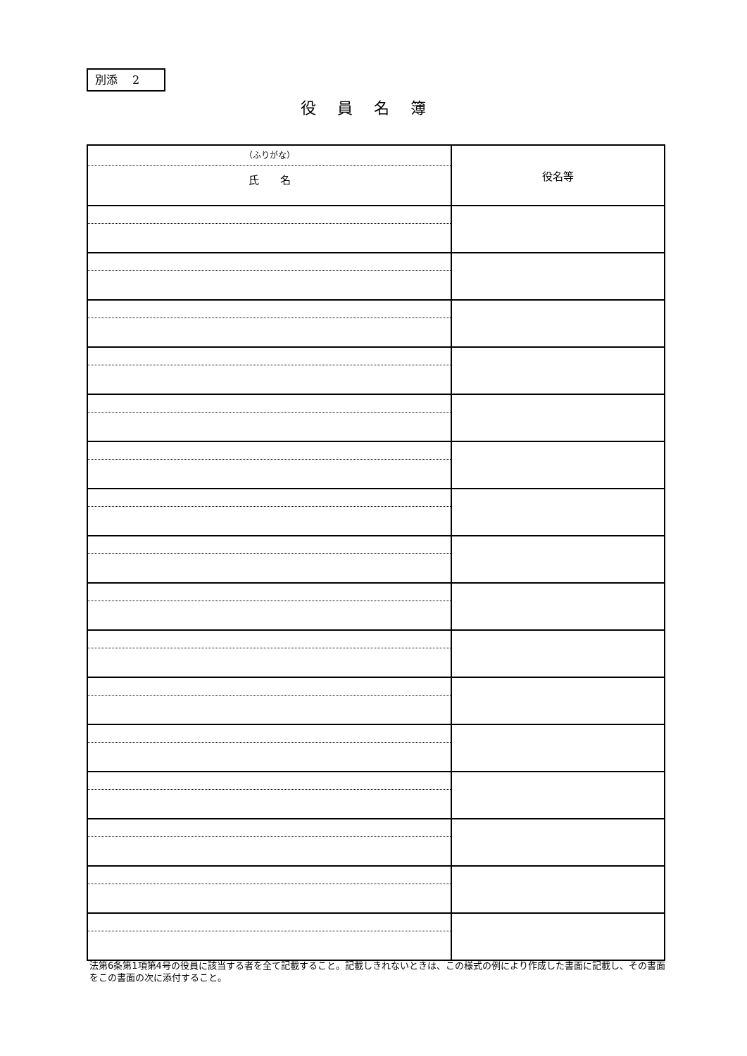別添　 2
役員名簿
| （ふりがな） 氏 名 | 役名等 |
法第6条第1項第4号の役員に該当する者を全て記載すること。記載しきれないときは、この様式の例により作成した書面に記載し、その書面をこの書面の次に添付すること。